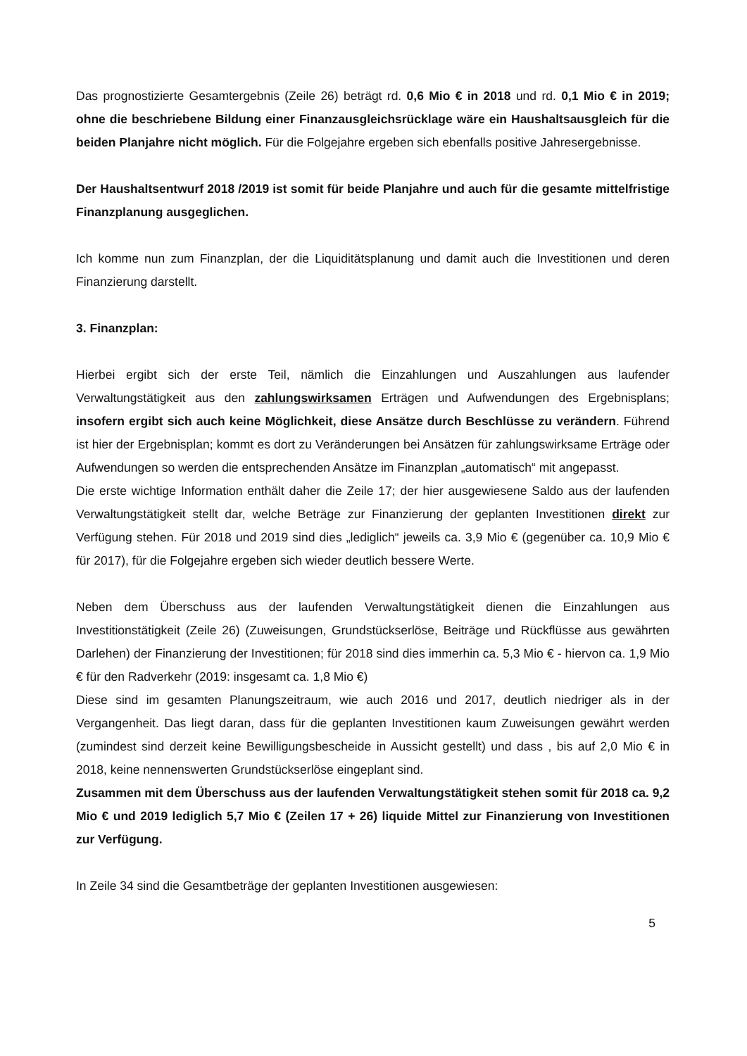Das prognostizierte Gesamtergebnis (Zeile 26) beträgt rd. 0,6 Mio € in 2018 und rd. 0,1 Mio € in 2019; ohne die beschriebene Bildung einer Finanzausgleichsrücklage wäre ein Haushaltsausgleich für die beiden Planjahre nicht möglich. Für die Folgejahre ergeben sich ebenfalls positive Jahresergebnisse.
Der Haushaltsentwurf 2018 /2019 ist somit für beide Planjahre und auch für die gesamte mittelfristige Finanzplanung ausgeglichen.
Ich komme nun zum Finanzplan, der die Liquiditätsplanung und damit auch die Investitionen und deren Finanzierung darstellt.
3. Finanzplan:
Hierbei ergibt sich der erste Teil, nämlich die Einzahlungen und Auszahlungen aus laufender Verwaltungstätigkeit aus den zahlungswirksamen Erträgen und Aufwendungen des Ergebnisplans; insofern ergibt sich auch keine Möglichkeit, diese Ansätze durch Beschlüsse zu verändern. Führend ist hier der Ergebnisplan; kommt es dort zu Veränderungen bei Ansätzen für zahlungswirksame Erträge oder Aufwendungen so werden die entsprechenden Ansätze im Finanzplan „automatisch“ mit angepasst.
Die erste wichtige Information enthält daher die Zeile 17; der hier ausgewiesene Saldo aus der laufenden Verwaltungstätigkeit stellt dar, welche Beträge zur Finanzierung der geplanten Investitionen direkt zur Verfügung stehen. Für 2018 und 2019 sind dies „lediglich“ jeweils ca. 3,9 Mio € (gegenüber ca. 10,9 Mio € für 2017), für die Folgejahre ergeben sich wieder deutlich bessere Werte.
Neben dem Überschuss aus der laufenden Verwaltungstätigkeit dienen die Einzahlungen aus Investitionstätigkeit (Zeile 26) (Zuweisungen, Grundstückserlöse, Beiträge und Rückflüsse aus gewährten Darlehen) der Finanzierung der Investitionen; für 2018 sind dies immerhin ca. 5,3 Mio € - hiervon ca. 1,9 Mio € für den Radverkehr (2019: insgesamt ca. 1,8 Mio €)
Diese sind im gesamten Planungszeitraum, wie auch 2016 und 2017, deutlich niedriger als in der Vergangenheit. Das liegt daran, dass für die geplanten Investitionen kaum Zuweisungen gewährt werden (zumindest sind derzeit keine Bewilligungsbescheide in Aussicht gestellt) und dass , bis auf 2,0 Mio € in 2018, keine nennenswerten Grundstückserlöse eingeplant sind.
Zusammen mit dem Überschuss aus der laufenden Verwaltungstätigkeit stehen somit für 2018 ca. 9,2 Mio € und 2019 lediglich 5,7 Mio € (Zeilen 17 + 26) liquide Mittel zur Finanzierung von Investitionen zur Verfügung.
In Zeile 34 sind die Gesamtbeträge der geplanten Investitionen ausgewiesen:
5